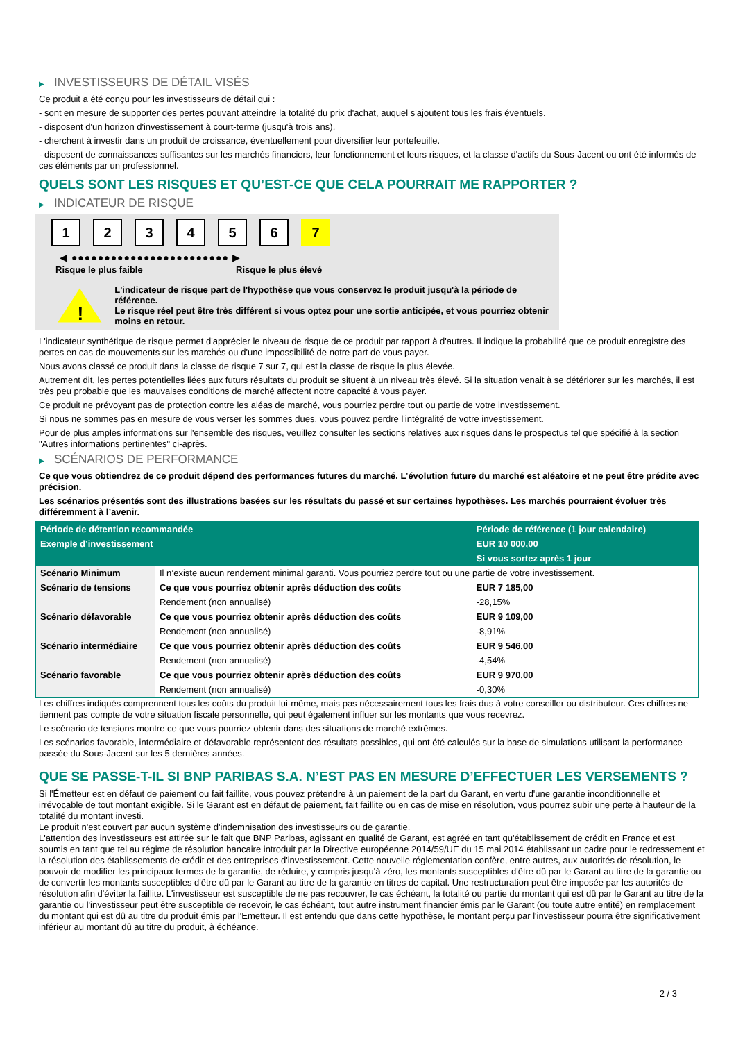▶ INVESTISSEURS DE DÉTAIL VISÉS
Ce produit a été conçu pour les investisseurs de détail qui :
- sont en mesure de supporter des pertes pouvant atteindre la totalité du prix d'achat, auquel s'ajoutent tous les frais éventuels.
- disposent d'un horizon d'investissement à court-terme (jusqu'à trois ans).
- cherchent à investir dans un produit de croissance, éventuellement pour diversifier leur portefeuille.
- disposent de connaissances suffisantes sur les marchés financiers, leur fonctionnement et leurs risques, et la classe d'actifs du Sous-Jacent ou ont été informés de ces éléments par un professionnel.
QUELS SONT LES RISQUES ET QU’EST-CE QUE CELA POURRAIT ME RAPPORTER ?
▶ INDICATEUR DE RISQUE
1 2 3 4 5 6 7
◀ ●●●●●●●●●●●●●●●●●●●●●●●● ▶
Risque le plus faible Risque le plus élevé
!
L'indicateur de risque part de l'hypothèse que vous conservez le produit jusqu'à la période de référence.
Le risque réel peut être très différent si vous optez pour une sortie anticipée, et vous pourriez obtenir moins en retour.
L'indicateur synthétique de risque permet d'apprécier le niveau de risque de ce produit par rapport à d'autres. Il indique la probabilité que ce produit enregistre des pertes en cas de mouvements sur les marchés ou d'une impossibilité de notre part de vous payer.
Nous avons classé ce produit dans la classe de risque 7 sur 7, qui est la classe de risque la plus élevée.
Autrement dit, les pertes potentielles liées aux futurs résultats du produit se situent à un niveau très élevé. Si la situation venait à se détériorer sur les marchés, il est très peu probable que les mauvaises conditions de marché affectent notre capacité à vous payer.
Ce produit ne prévoyant pas de protection contre les aléas de marché, vous pourriez perdre tout ou partie de votre investissement.
Si nous ne sommes pas en mesure de vous verser les sommes dues, vous pouvez perdre l'intégralité de votre investissement.
Pour de plus amples informations sur l'ensemble des risques, veuillez consulter les sections relatives aux risques dans le prospectus tel que spécifié à la section "Autres informations pertinentes" ci-après.
▶ SCÉNARIOS DE PERFORMANCE
Ce que vous obtiendrez de ce produit dépend des performances futures du marché. L’évolution future du marché est aléatoire et ne peut être prédite avec précision.
Les scénarios présentés sont des illustrations basées sur les résultats du passé et sur certaines hypothèses. Les marchés pourraient évoluer très différemment à l’avenir.
| Période de détention recommandée | | Période de référence (1 jour calendaire) |
| --- | --- | --- |
| Exemple d’investissement | | EUR 10 000,00 |
| | | Si vous sortez après 1 jour |
| Scénario Minimum | Il n’existe aucun rendement minimal garanti. Vous pourriez perdre tout ou une partie de votre investissement. | |
| Scénario de tensions | Ce que vous pourriez obtenir après déduction des coûts | EUR 7 185,00 |
| | Rendement (non annualisé) | -28,15% |
| Scénario défavorable | Ce que vous pourriez obtenir après déduction des coûts | EUR 9 109,00 |
| | Rendement (non annualisé) | -8,91% |
| Scénario intermédiaire | Ce que vous pourriez obtenir après déduction des coûts | EUR 9 546,00 |
| | Rendement (non annualisé) | -4,54% |
| Scénario favorable | Ce que vous pourriez obtenir après déduction des coûts | EUR 9 970,00 |
| | Rendement (non annualisé) | -0,30% |
Les chiffres indiqués comprennent tous les coûts du produit lui-même, mais pas nécessairement tous les frais dus à votre conseiller ou distributeur. Ces chiffres ne tiennent pas compte de votre situation fiscale personnelle, qui peut également influer sur les montants que vous recevrez.
Le scénario de tensions montre ce que vous pourriez obtenir dans des situations de marché extrêmes.
Les scénarios favorable, intermédiaire et défavorable représentent des résultats possibles, qui ont été calculés sur la base de simulations utilisant la performance passée du Sous-Jacent sur les 5 dernières années.
QUE SE PASSE-T-IL SI BNP PARIBAS S.A. N’EST PAS EN MESURE D’EFFECTUER LES VERSEMENTS ?
Si l'Émetteur est en défaut de paiement ou fait faillite, vous pouvez prétendre à un paiement de la part du Garant, en vertu d'une garantie inconditionnelle et irrévocable de tout montant exigible. Si le Garant est en défaut de paiement, fait faillite ou en cas de mise en résolution, vous pourrez subir une perte à hauteur de la totalité du montant investi.
Le produit n'est couvert par aucun système d'indemnisation des investisseurs ou de garantie.
L'attention des investisseurs est attirée sur le fait que BNP Paribas, agissant en qualité de Garant, est agréé en tant qu'établissement de crédit en France et est soumis en tant que tel au régime de résolution bancaire introduit par la Directive européenne 2014/59/UE du 15 mai 2014 établissant un cadre pour le redressement et la résolution des établissements de crédit et des entreprises d'investissement. Cette nouvelle réglementation confère, entre autres, aux autorités de résolution, le pouvoir de modifier les principaux termes de la garantie, de réduire, y compris jusqu'à zéro, les montants susceptibles d'être dû par le Garant au titre de la garantie ou de convertir les montants susceptibles d'être dû par le Garant au titre de la garantie en titres de capital. Une restructuration peut être imposée par les autorités de résolution afin d'éviter la faillite. L'investisseur est susceptible de ne pas recouvrer, le cas échéant, la totalité ou partie du montant qui est dû par le Garant au titre de la garantie ou l'investisseur peut être susceptible de recevoir, le cas échéant, tout autre instrument financier émis par le Garant (ou toute autre entité) en remplacement du montant qui est dû au titre du produit émis par l'Emetteur. Il est entendu que dans cette hypothèse, le montant perçu par l'investisseur pourra être significativement inférieur au montant dû au titre du produit, à échéance.
2 / 3